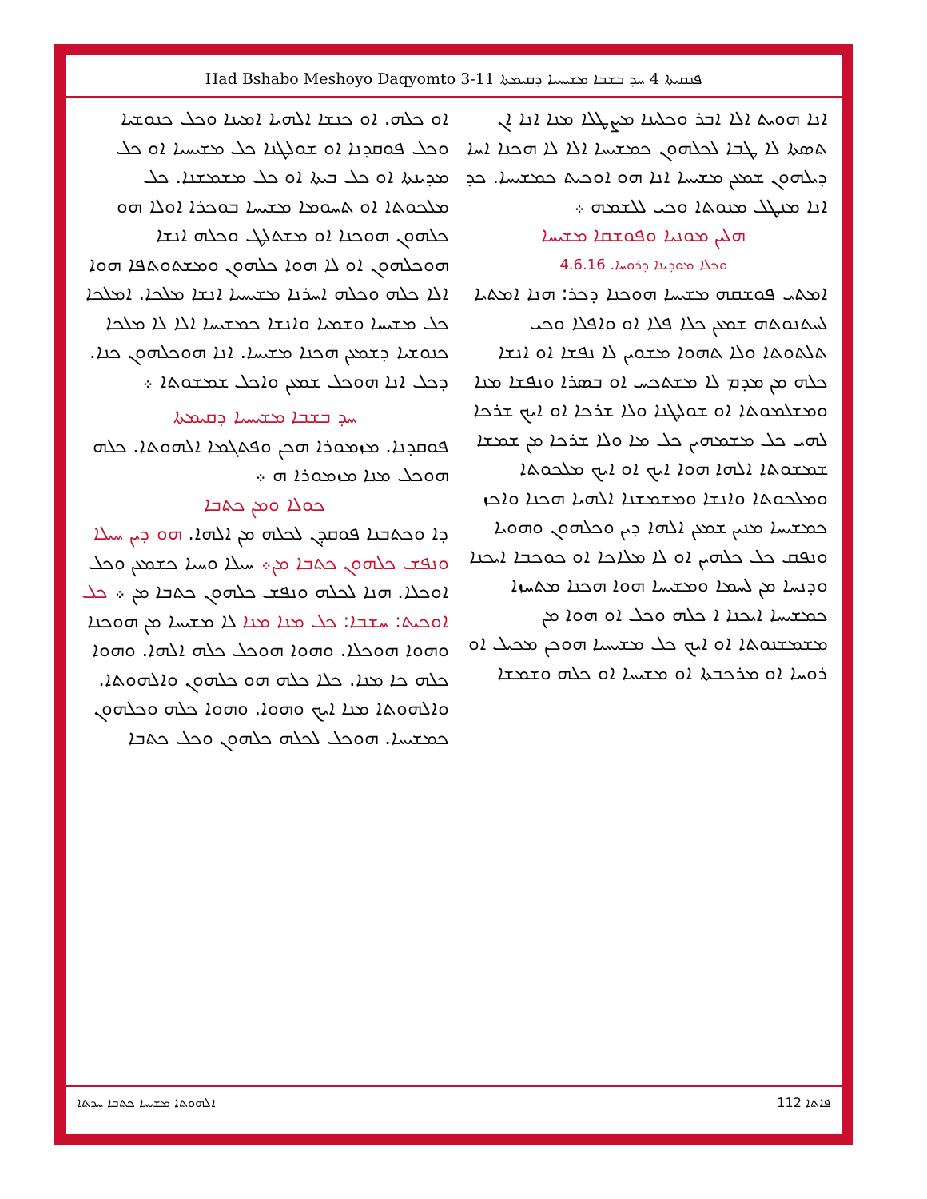Had Bshabo Meshoyo Daqyomto 3-11 ܦܢܩܝܬܐ 4 ܚܕ ܒܫܒܐ ܡܫܝܚܝܐ ܕܩܝܡܬܐ
ܐܢܐ ܗܘܝܬ ܐܠܐ ܐܒܪ ܘܟܠܝܢܐ ܡܨܛܠܐ ܡܢܐ ܐܢܐ ܐܢ ܬܣܬܐ ܠܐ ܛܒܐ ܠܟܠܗܘܢ ܟܡܫܝܚܐ ܐܠܐ ܠܐ ܗܟܢܐ ܐܚܐ ܕܝܠܗܘܢ ܫܡܥܢ ܡܫܝܚܐ ܐܢܐ ܗܘ ܐܘܟܝܬ ܟܡܫܝܚܐ. ܟܕ ܐܢܐ ܡܢܛܠ ܡܢܘܬܐ ܘܟܝ ܠܠܫܡܗ ܀
ܗܠܝܢ ܡܘܢܝܐ ܘܦܘܫܩܐ ܡܫܝܚܐ
ܘܟܠܐ ܡܘܕܝܢܐ ܕܪܘܚܐ. 4.6.16
ܐܡܬܝ ܦܘܫܩܗ ܡܫܝܚܐ ܗܘܟܢܐ ܕܟܪ: ܗܢܐ ܐܡܬܝܐ ܠܚܬܢܘܬܗ ܫܡܥܢ ܟܠܐ ܦܠܐ ܐܘ ܘܐܦܠܐ ܘܟܝ ܬܠܬܘܬܐ ܘܠܐ ܬܗܘܐ ܡܫܘܝܢ ܠܐ ܢܦܫܐ ܐܘ ܐܢܫܐ ܟܠܗ ܡܢ ܡܕܡ ܠܐ ܡܫܬܟܚ ܐܘ ܒܣܪܐ ܘܢܦܫܐ ܡܢܐ ܘܡܫܠܡܘܬܐ ܐܘ ܫܘܠܛܢܐ ܘܠܐ ܫܪܟܐ ܐܘ ܐܝܟ ܫܪܟܐ ܠܗܝ ܟܠ ܡܫܡܗܝܢ ܟܠ ܡܐ ܘܠܐ ܫܪܟܐ ܡܢ ܫܡܫܐ ܫܡܫܘܬܐ ܐܠܗܐ ܗܘܐ ܐܝܟ ܐܘ ܐܝܟ ܡܠܟܘܬܐ ܘܡܠܟܘܬܐ ܘܐܢܫܐ ܘܡܫܡܫܢܐ ܐܠܗܝܐ ܗܟܢܐ ܘܐܟܙ ܟܡܫܝܚܐ ܡܢܝܢ ܫܡܥܢ ܐܠܗܐ ܕܝܢ ܘܟܠܗܘܢ ܘܗܘܝܐ ܘܢܦܩ ܟܠ ܟܠܗܝܢ ܐܘ ܠܐ ܡܠܐܟܐ ܐܘ ܟܘܟܒܐ ܐܝܟܢܐ ܘܕܢܚܐ ܡܢ ܠܚܡܐ ܘܡܫܝܚܐ ܗܘܐ ܗܟܢܐ ܡܬܚܙܐ ܟܡܫܝܚܐ ܐܝܟܢܐ ܐ ܟܠܗ ܘܟܠ ܐܘ ܗܘܐ ܡܢ ܡܫܡܫܢܘܬܐ ܐܘ ܐܝܟ ܟܠ ܡܫܝܚܝܐ ܗܘܟܢ ܡܟܝܠ ܐܘ ܪܘܚܐ ܐܘ ܡܪܟܒܬܐ ܐܘ ܡܫܝܚܐ ܐܘ ܟܠܗ ܘܫܡܫܐ
ܐܘ ܟܠܗ. ܐܘ ܟܢܫܐ ܐܠܗܝܐ ܐܡܝܢܐ ܘܟܠ ܟܢܘܫܝܐ ܘܟܠ ܦܘܩܕܢܐ ܐܘ ܫܘܠܛܢܐ ܟܠ ܡܫܝܚܝܐ ܐܘ ܟܠ ܡܕܝܢܬܐ ܐܘ ܟܠ ܒܝܬܐ ܐܘ ܟܠ ܡܫܡܫܢܐ. ܟܠ ܡܠܟܘܬܐ ܐܘ ܬܚܘܡܐ ܡܫܝܚܐ ܒܘܟܪܐ ܐܘܠܐ ܗܘ ܟܠܗܘܢ ܗܘܟܢܐ ܐܘ ܡܫܬܠܛ ܘܟܠܗ ܐܢܫܐ ܗܘܟܠܗܘܢ ܐܘ ܠܐ ܗܘܐ ܟܠܗܘܢ ܘܡܫܬܘܬܦܐ ܗܘܐ ܐܠܐ ܟܠܗ ܘܟܠܗ ܐܚܪܢܐ ܡܫܝܚܝܐ ܐܢܫܐ ܡܠܟܐ. ܐܡܠܟܐ ܟܠ ܡܫܝܚܐ ܘܫܡܝܐ ܘܐܢܫܐ ܟܡܫܝܚܐ ܐܠܐ ܠܐ ܡܠܟܐ ܟܢܘܫܝܐ ܕܫܡܥܢ ܗܟܢܐ ܡܫܝܚܐ. ܐܢܐ ܗܘܟܠܗܘܢ ܟܢܐ. ܕܟܠ ܐܢܐ ܗܘܟܠ ܫܡܥܢ ܘܐܟܠ ܫܡܫܘܬܐ ܀
ܚܕ ܒܫܒܐ ܡܫܝܚܝܐ ܕܩܝܡܬܐ
ܦܘܩܕܢܐ. ܡܙܡܘܪܐ ܗܟܢ ܘܦܬܓܡܐ ܐܠܗܘܬܐ. ܟܠܗ ܗܘܟܠ ܡܢܐ ܡܙܡܘܪܐ ܗ ܀
ܟܘܠܐ ܘܡܢ ܟܬܒܐ
ܕܐ ܘܟܬܒܢܐ ܦܘܩܕܢ ܠܟܠܗ ܡܢ ܐܠܗܐ. ܗܘ ܕܝܢ ܚܝܠܐ ܘܢܦܫ ܟܠܗܘܢ ܟܬܒܐ ܡܢ܀ ܚܝܠܐ ܘܚܝܐ ܟܫܡܥܢ ܘܟܠ ܐܘܟܠܐ. ܗܢܐ ܠܟܠܗ ܘܢܦܫ ܟܠܗܘܢ ܟܬܒܐ ܡܢ ܀ ܟܠ ܐܘܟܝܬ: ܚܫܒܐ: ܟܠ ܡܢܐ ܡܢܐ ܠܐ ܡܫܝܚܐ ܡܢ ܗܘܟܢܐ ܘܗܘܐ ܗܘܟܠܐ. ܘܗܘܐ ܗܘܟܠ ܟܠܗ ܐܠܗܐ. ܘܗܘܐ ܟܠܗ ܟܐ ܡܢܐ. ܟܠܐ ܟܠܗ ܗܘ ܟܠܗܘܢ ܘܐܠܗܘܬܐ. ܘܐܠܗܘܬܐ ܡܢܐ ܐܝܟ ܘܗܘܐ. ܘܗܘܐ ܟܠܗ ܘܟܠܗܘܢ ܟܡܫܝܚܐ. ܗܘܟܠ ܠܟܠܗ ܟܠܗܘܢ ܘܟܠ ܟܬܒܐ
ܐܠܗܘܬܐ ܡܫܝܚܐ ܟܬܒܐ ܚܕܬܐ ܦܐܬܐ 112